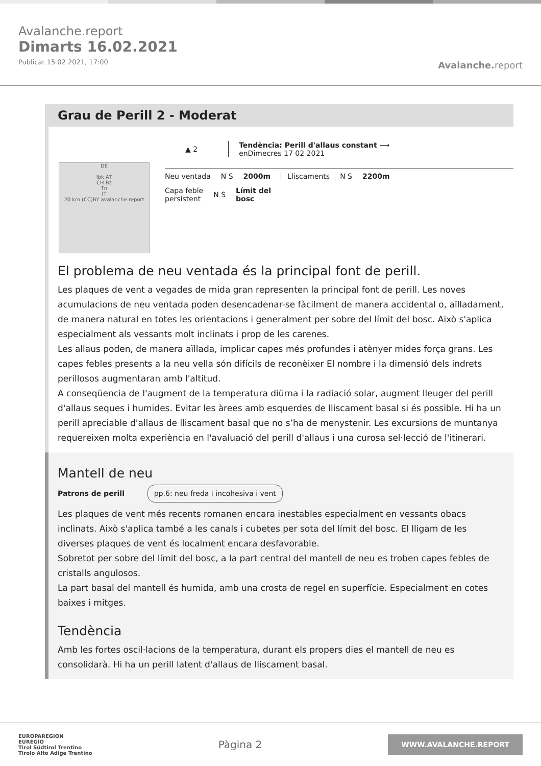Avalanche.report
Dimarts 16.02.2021
Publicat 15 02 2021, 17:00
Avalanche. report
Grau de Perill 2 - Moderat
DE
Ibk AT
CH Bz
Tn
IT
20 km (CC)BY avalanche.report
▲ 2
Tendència: Perill d'allaus constant ⟶
enDimecres 17 02 2021
Neu ventada N S 2000m Lliscaments N S 2200m
Capa feble
persistent N S Límit del
bosc
El problema de neu ventada és la principal font de perill.
Les plaques de vent a vegades de mida gran representen la principal font de perill. Les noves acumulacions de neu ventada poden desencadenar-se fàcilment de manera accidental o, aïlladament, de manera natural en totes les orientacions i generalment per sobre del límit del bosc. Això s'aplica especialment als vessants molt inclinats i prop de les carenes.
Les allaus poden, de manera aïllada, implicar capes més profundes i atènyer mides força grans. Les capes febles presents a la neu vella són difícils de reconèixer El nombre i la dimensió dels indrets perillosos augmentaran amb l'altitud.
A conseqüencia de l'augment de la temperatura diürna i la radiació solar, augment lleuger del perill d'allaus seques i humides. Evitar les àrees amb esquerdes de lliscament basal si és possible. Hi ha un perill apreciable d'allaus de lliscament basal que no s’ha de menystenir. Les excursions de muntanya requereixen molta experiència en l'avaluació del perill d'allaus i una curosa sel·lecció de l'itinerari.
Mantell de neu
Patrons de perill pp.6: neu freda i incohesiva i vent
Les plaques de vent més recents romanen encara inestables especialment en vessants obacs inclinats. Això s'aplica també a les canals i cubetes per sota del límit del bosc. El lligam de les diverses plaques de vent és localment encara desfavorable.
Sobretot per sobre del límit del bosc, a la part central del mantell de neu es troben capes febles de cristalls angulosos.
La part basal del mantell és humida, amb una crosta de regel en superfície. Especialment en cotes baixes i mitges.
Tendència
Amb les fortes oscil·lacions de la temperatura, durant els propers dies el mantell de neu es consolidarà. Hi ha un perill latent d'allaus de lliscament basal.
EUROPAREGION
EUREGIO
Tirol Südtirol Trentino
Tirolo Alto Adige Trentino
Pàgina 2
WWW.AVALANCHE.REPORT